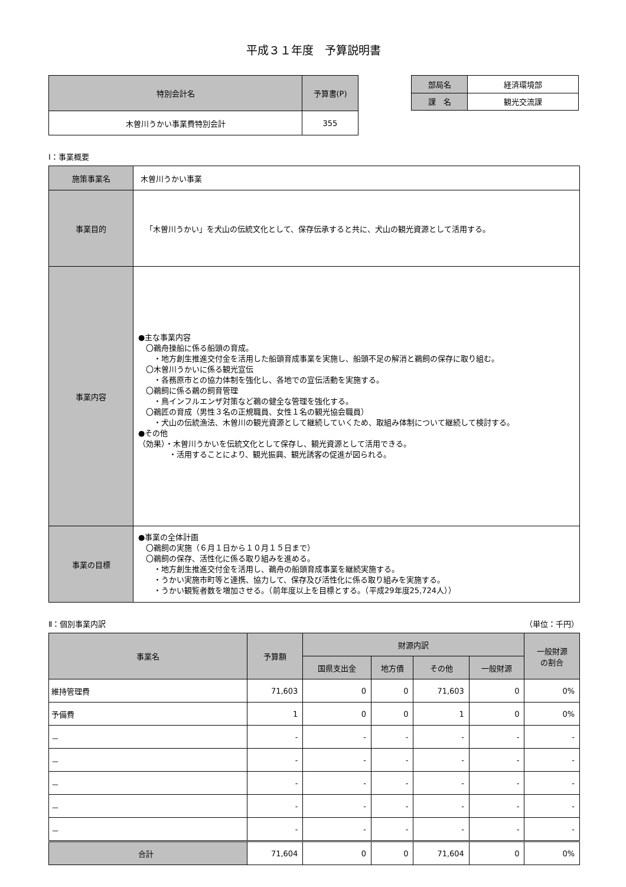平成３１年度　予算説明書
| 特別会計名 | 予算書(P) |
| --- | --- |
| 木曽川うかい事業費特別会計 | 355 |
| 部局名 | 経済環境部 |
| 課 名 | 観光交流課 |
Ⅰ：事業概要
| 施策事業名 | 木曽川うかい事業 |
| 事業目的 | 「木曽川うかい」を犬山の伝統文化として、保存伝承すると共に、犬山の観光資源として活用する。 |
| 事業内容 | ●主な事業内容 〇鵜舟操船に係る船頭の育成。 ・地方創生推進交付金を活用した船頭育成事業を実施し、船頭不足の解消と鵜飼の保存に取り組む。 〇木曽川うかいに係る観光宣伝 ・各務原市との協力体制を強化し、各地での宣伝活動を実施する。 〇鵜飼に係る鵜の飼育管理 ・鳥インフルエンザ対策など鵜の健全な管理を強化する。 〇鵜匠の育成（男性３名の正規職員、女性１名の観光協会職員） ・犬山の伝統漁法、木曽川の観光資源として継続していくため、取組み体制について継続して検討する。 ●その他 （効果）・木曽川うかいを伝統文化として保存し、観光資源として活用できる。 ・活用することにより、観光振興、観光誘客の促進が図られる。 |
| 事業の目標 | ●事業の全体計画 〇鵜飼の実施（６月１日から１０月１５日まで） 〇鵜飼の保存、活性化に係る取り組みを進める。 ・地方創生推進交付金を活用し、鵜舟の船頭育成事業を継続実施する。 ・うかい実施市町等と連携、協力して、保存及び活性化に係る取り組みを実施する。 ・うかい観覧者数を増加させる。（前年度以上を目標とする。（平成29年度25,724人）） |
Ⅱ：個別事業内訳 （単位：千円）
| 事業名 | 予算額 | 財源内訳 | | | | 一般財源 の割合 |
| --- | --- | --- | --- | --- | --- | --- |
| | | 国県支出金 | 地方債 | その他 | 一般財源 | |
| 維持管理費 | 71,603 | 0 | 0 | 71,603 | 0 | 0% |
| 予備費 | 1 | 0 | 0 | 1 | 0 | 0% |
| － | - | - | - | - | - | - |
| － | - | - | - | - | - | - |
| － | - | - | - | - | - | - |
| － | - | - | - | - | - | - |
| － | - | - | - | - | - | - |
| 合計 | 71,604 | 0 | 0 | 71,604 | 0 | 0% |